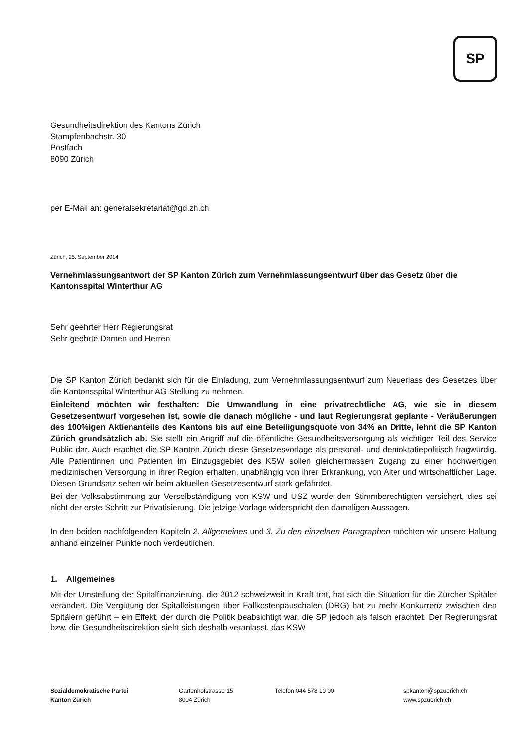SP
Gesundheitsdirektion des Kantons Zürich
Stampfenbachstr. 30
Postfach
8090 Zürich
per E-Mail an: generalsekretariat@gd.zh.ch
Zürich, 25. September 2014
Vernehmlassungsantwort der SP Kanton Zürich zum Vernehmlassungsentwurf über das Gesetz über die Kantonsspital Winterthur AG
Sehr geehrter Herr Regierungsrat
Sehr geehrte Damen und Herren
Die SP Kanton Zürich bedankt sich für die Einladung, zum Vernehmlassungsentwurf zum Neuerlass des Gesetzes über die Kantonsspital Winterthur AG Stellung zu nehmen.
Einleitend möchten wir festhalten: Die Umwandlung in eine privatrechtliche AG, wie sie in diesem Gesetzesentwurf vorgesehen ist, sowie die danach mögliche - und laut Regierungsrat geplante - Veräußerungen des 100%igen Aktienanteils des Kantons bis auf eine Beteiligungsquote von 34% an Dritte, lehnt die SP Kanton Zürich grundsätzlich ab. Sie stellt ein Angriff auf die öffentliche Gesundheitsversorgung als wichtiger Teil des Service Public dar. Auch erachtet die SP Kanton Zürich diese Gesetzesvorlage als personal- und demokratiepolitisch fragwürdig. Alle Patientinnen und Patienten im Einzugsgebiet des KSW sollen gleichermassen Zugang zu einer hochwertigen medizinischen Versorgung in ihrer Region erhalten, unabhängig von ihrer Erkrankung, von Alter und wirtschaftlicher Lage. Diesen Grundsatz sehen wir beim aktuellen Gesetzesentwurf stark gefährdet.
Bei der Volksabstimmung zur Verselbständigung von KSW und USZ wurde den Stimmberechtigten versichert, dies sei nicht der erste Schritt zur Privatisierung. Die jetzige Vorlage widerspricht den damaligen Aussagen.
In den beiden nachfolgenden Kapiteln 2. Allgemeines und 3. Zu den einzelnen Paragraphen möchten wir unsere Haltung anhand einzelner Punkte noch verdeutlichen.
1. Allgemeines
Mit der Umstellung der Spitalfinanzierung, die 2012 schweizweit in Kraft trat, hat sich die Situation für die Zürcher Spitäler verändert. Die Vergütung der Spitalleistungen über Fallkostenpauschalen (DRG) hat zu mehr Konkurrenz zwischen den Spitälern geführt – ein Effekt, der durch die Politik beabsichtigt war, die SP jedoch als falsch erachtet. Der Regierungsrat bzw. die Gesundheitsdirektion sieht sich deshalb veranlasst, das KSW
Sozialdemokratische Partei
Kanton Zürich
Gartenhofstrasse 15
8004 Zürich
Telefon 044 578 10 00 spkanton@spzuerich.ch
www.spzuerich.ch